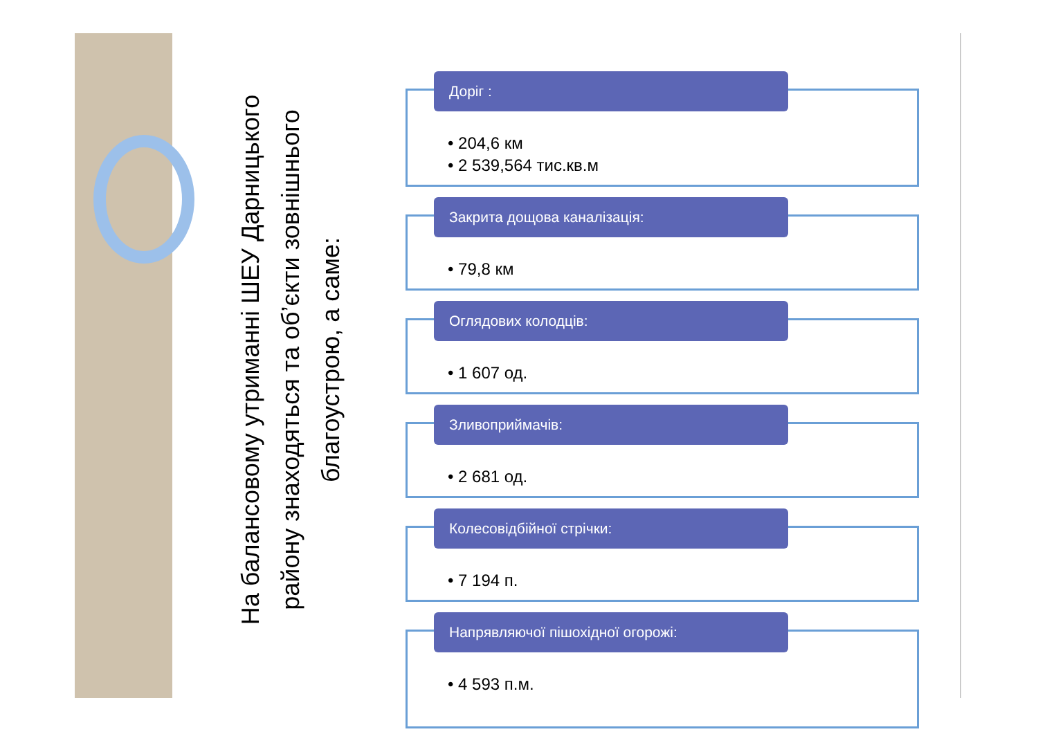На балансовому утриманні ШЕУ Дарницького
району знаходяться та об’єкти зовнішнього
благоустрою, а саме:
Доріг :
• 204,6 км
• 2 539,564 тис.кв.м
Закрита дощова каналізація:
• 79,8 км
Оглядових колодців:
• 1 607 од.
Зливоприймачів:
• 2 681 од.
Колесовідбійної стрічки:
• 7 194 п.
Напрявляючої пішохідної огорожі:
• 4 593 п.м.